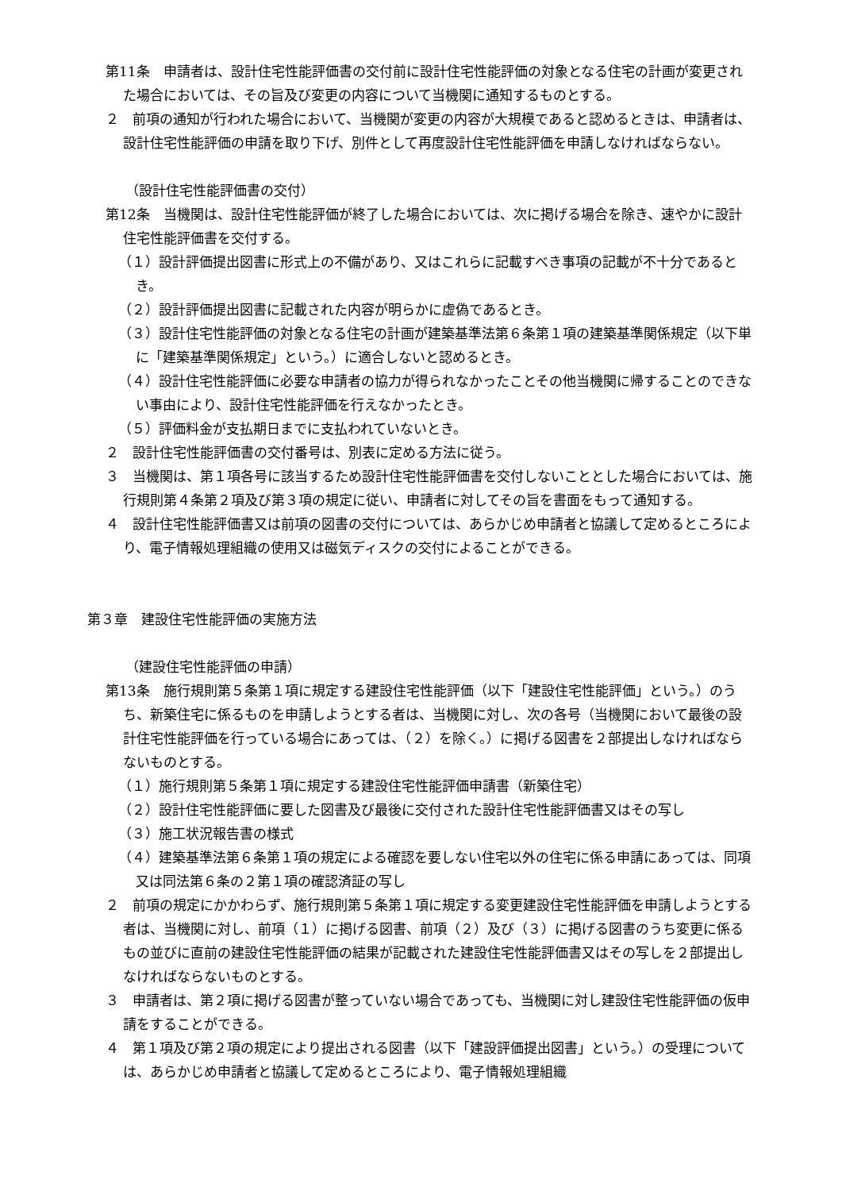第11条　申請者は、設計住宅性能評価書の交付前に設計住宅性能評価の対象となる住宅の計画が変更された場合においては、その旨及び変更の内容について当機関に通知するものとする。
２　前項の通知が行われた場合において、当機関が変更の内容が大規模であると認めるときは、申請者は、設計住宅性能評価の申請を取り下げ、別件として再度設計住宅性能評価を申請しなければならない。
（設計住宅性能評価書の交付）
第12条　当機関は、設計住宅性能評価が終了した場合においては、次に掲げる場合を除き、速やかに設計住宅性能評価書を交付する。
（１）設計評価提出図書に形式上の不備があり、又はこれらに記載すべき事項の記載が不十分であるとき。
（２）設計評価提出図書に記載された内容が明らかに虚偽であるとき。
（３）設計住宅性能評価の対象となる住宅の計画が建築基準法第６条第１項の建築基準関係規定（以下単に「建築基準関係規定」という。）に適合しないと認めるとき。
（４）設計住宅性能評価に必要な申請者の協力が得られなかったことその他当機関に帰することのできない事由により、設計住宅性能評価を行えなかったとき。
（５）評価料金が支払期日までに支払われていないとき。
２　設計住宅性能評価書の交付番号は、別表に定める方法に従う。
３　当機関は、第１項各号に該当するため設計住宅性能評価書を交付しないこととした場合においては、施行規則第４条第２項及び第３項の規定に従い、申請者に対してその旨を書面をもって通知する。
４　設計住宅性能評価書又は前項の図書の交付については、あらかじめ申請者と協議して定めるところにより、電子情報処理組織の使用又は磁気ディスクの交付によることができる。
第３章　建設住宅性能評価の実施方法
（建設住宅性能評価の申請）
第13条　施行規則第５条第１項に規定する建設住宅性能評価（以下「建設住宅性能評価」という。）のうち、新築住宅に係るものを申請しようとする者は、当機関に対し、次の各号（当機関において最後の設計住宅性能評価を行っている場合にあっては、（２）を除く。）に掲げる図書を２部提出しなければならないものとする。
（１）施行規則第５条第１項に規定する建設住宅性能評価申請書（新築住宅）
（２）設計住宅性能評価に要した図書及び最後に交付された設計住宅性能評価書又はその写し
（３）施工状況報告書の様式
（４）建築基準法第６条第１項の規定による確認を要しない住宅以外の住宅に係る申請にあっては、同項又は同法第６条の２第１項の確認済証の写し
２　前項の規定にかかわらず、施行規則第５条第１項に規定する変更建設住宅性能評価を申請しようとする者は、当機関に対し、前項（１）に掲げる図書、前項（２）及び（３）に掲げる図書のうち変更に係るもの並びに直前の建設住宅性能評価の結果が記載された建設住宅性能評価書又はその写しを２部提出しなければならないものとする。
３　申請者は、第２項に掲げる図書が整っていない場合であっても、当機関に対し建設住宅性能評価の仮申請をすることができる。
４　第１項及び第２項の規定により提出される図書（以下「建設評価提出図書」という。）の受理については、あらかじめ申請者と協議して定めるところにより、電子情報処理組織